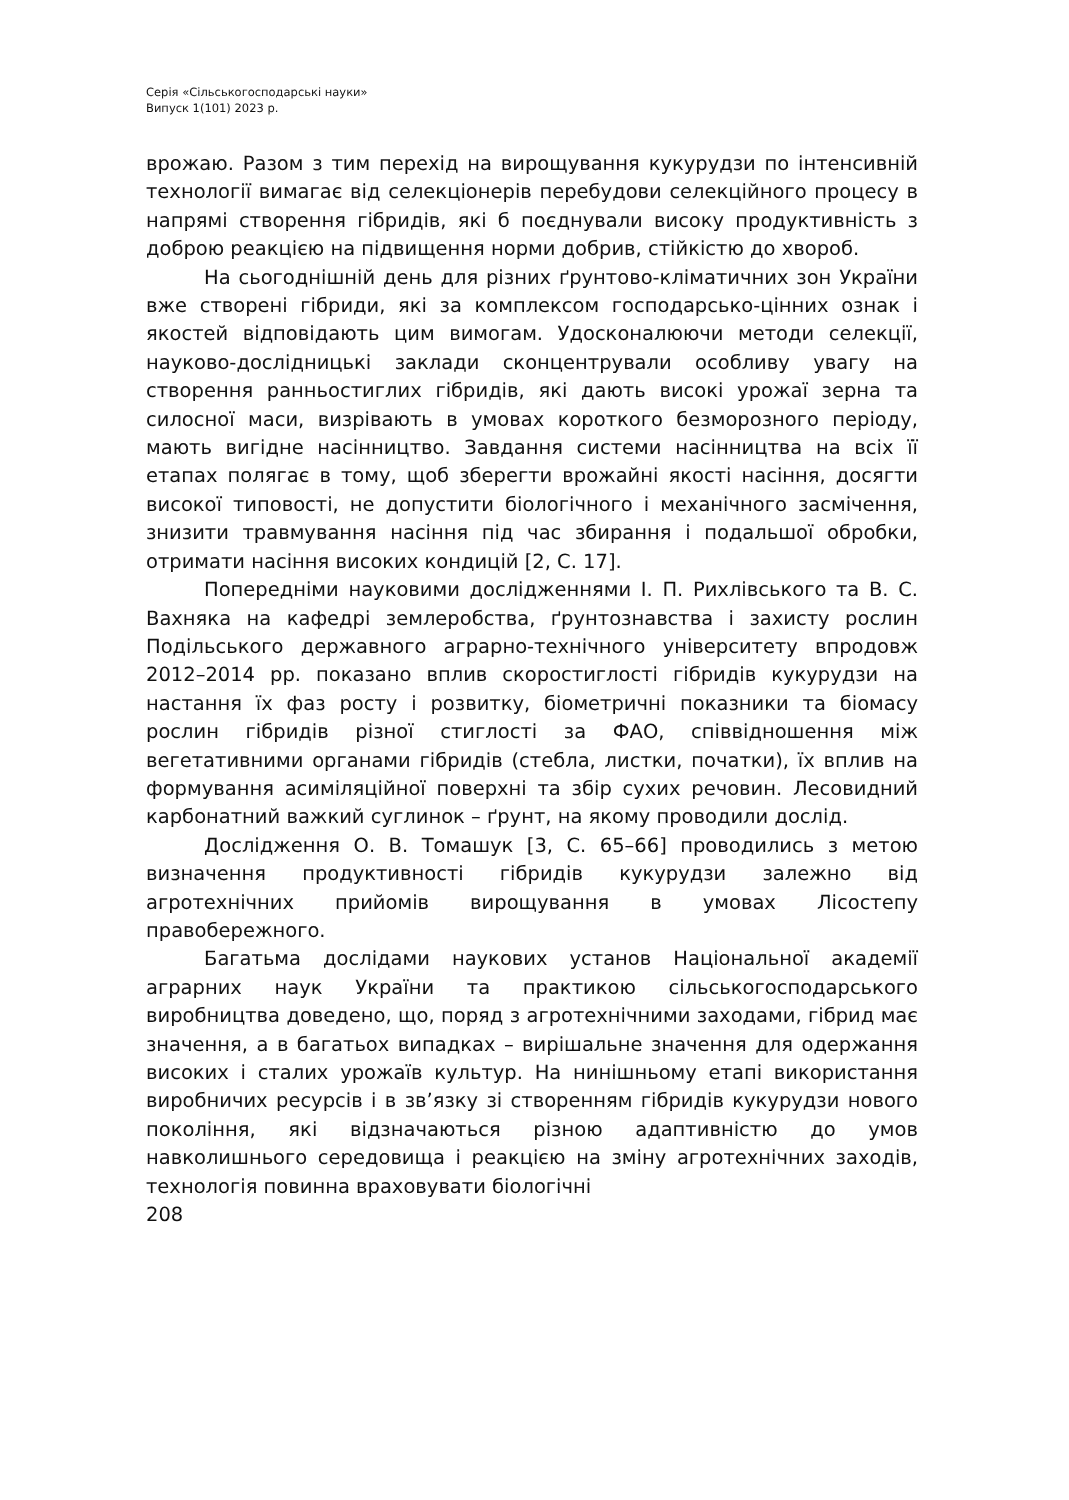Серія «Сільськогосподарські науки»
Випуск 1(101) 2023 р.
врожаю. Разом з тим перехід на вирощування кукурудзи по інтенсивній технології вимагає від селекціонерів перебудови селекційного процесу в напрямі створення гібридів, які б поєднували високу продуктивність з доброю реакцією на підвищення норми добрив, стійкістю до хвороб.
На сьогоднішній день для різних ґрунтово-кліматичних зон України вже створені гібриди, які за комплексом господарсько-цінних ознак і якостей відповідають цим вимогам. Удосконалюючи методи селекції, науково-дослідницькі заклади сконцентрували особливу увагу на створення ранньостиглих гібридів, які дають високі урожаї зерна та силосної маси, визрівають в умовах короткого безморозного періоду, мають вигідне насінництво. Завдання системи насінництва на всіх її етапах полягає в тому, щоб зберегти врожайні якості насіння, досягти високої типовості, не допустити біологічного і механічного засмічення, знизити травмування насіння під час збирання і подальшої обробки, отримати насіння високих кондицій [2, С. 17].
Попередніми науковими дослідженнями І. П. Рихлівського та В. С. Вахняка на кафедрі землеробства, ґрунтознавства і захисту рослин Подільського державного аграрно-технічного університету впродовж 2012–2014 рр. показано вплив скоростиглості гібридів кукурудзи на настання їх фаз росту і розвитку, біометричні показники та біомасу рослин гібридів різної стиглості за ФАО, співвідношення між вегетативними органами гібридів (стебла, листки, початки), їх вплив на формування асиміляційної поверхні та збір сухих речовин. Лесовидний карбонатний важкий суглинок – ґрунт, на якому проводили дослід.
Дослідження О. В. Томашук [3, С. 65–66] проводились з метою визначення продуктивності гібридів кукурудзи залежно від агротехнічних прийомів вирощування в умовах Лісостепу правобережного.
Багатьма дослідами наукових установ Національної академії аграрних наук України та практикою сільськогосподарського виробництва доведено, що, поряд з агротехнічними заходами, гібрид має значення, а в багатьох випадках – вирішальне значення для одержання високих і сталих урожаїв культур. На нинішньому етапі використання виробничих ресурсів і в зв’язку зі створенням гібридів кукурудзи нового покоління, які відзначаються різною адаптивністю до умов навколишнього середовища і реакцією на зміну агротехнічних заходів, технологія повинна враховувати біологічні
208